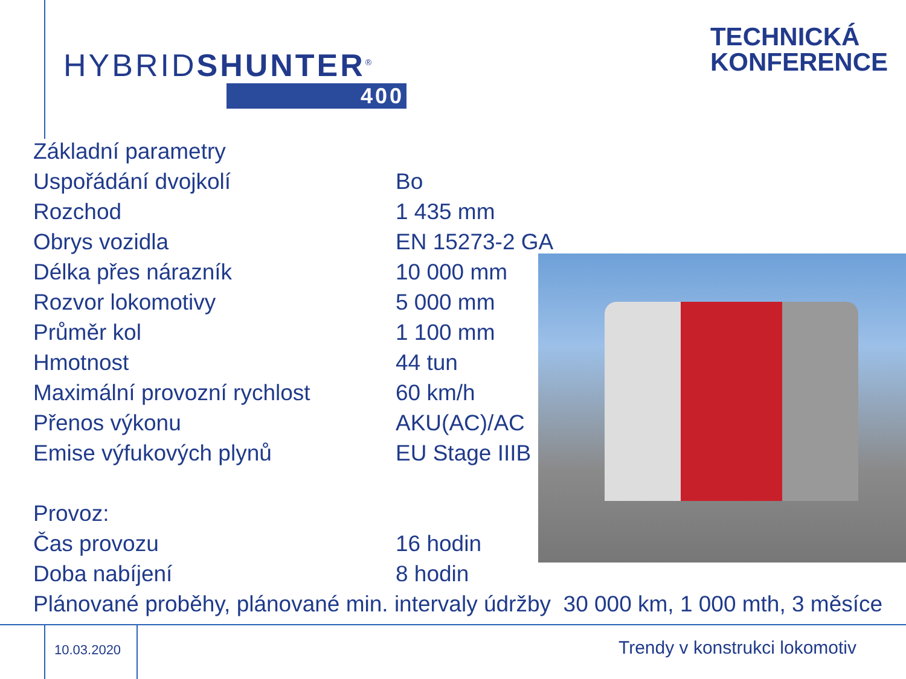HYBRIDSHUNTER<sup>®</sup>
400
TECHNICKÁ
KONFERENCE
| Základní parametry | |
| Uspořádání dvojkolí | Bo |
| Rozchod | 1 435 mm |
| Obrys vozidla | EN 15273-2 GA |
| Délka přes nárazník | 10 000 mm |
| Rozvor lokomotivy | 5 000 mm |
| Průměr kol | 1 100 mm |
| Hmotnost | 44 tun |
| Maximální provozní rychlost | 60 km/h |
| Přenos výkonu | AKU(AC)/AC |
| Emise výfukových plynů | EU Stage IIIB |
| Provoz: | |
| Čas provozu | 16 hodin |
| Doba nabíjení | 8 hodin |
| Plánované proběhy, plánované min. intervaly údržby 30 000 km, 1 000 mth, 3 měsíce | |
10.03.2020 Trendy v konstrukci lokomotiv